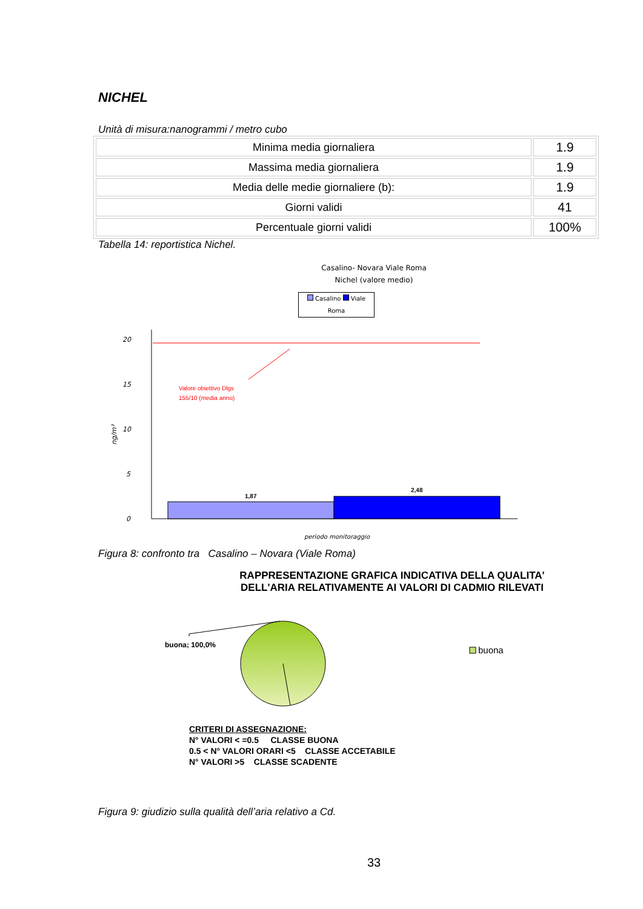NICHEL
Unità di misura:nanogrammi / metro cubo
| Minima media giornaliera | 1.9 |
| Massima media giornaliera | 1.9 |
| Media delle medie giornaliere (b): | 1.9 |
| Giorni validi | 41 |
| Percentuale giorni validi | 100% |
Tabella 14: reportistica Nichel.
Casalino- Novara Viale Roma
Nichel (valore medio)
Casalino Viale Roma
20
15
10
5
0
ng/m³
periodo monitoraggio
Valore obiettivo Dlgs
155/10 (media anno)
1,87
2,48
Figura 8: confronto tra Casalino – Novara (Viale Roma)
RAPPRESENTAZIONE GRAFICA INDICATIVA DELLA QUALITA'
DELL'ARIA RELATIVAMENTE AI VALORI DI CADMIO RILEVATI
buona; 100,0%
buona
CRITERI DI ASSEGNAZIONE:
N° VALORI < =0.5 CLASSE BUONA
0.5 < N° VALORI ORARI <5 CLASSE ACCETABILE
N° VALORI >5 CLASSE SCADENTE
Figura 9: giudizio sulla qualità dell’aria relativo a Cd.
33